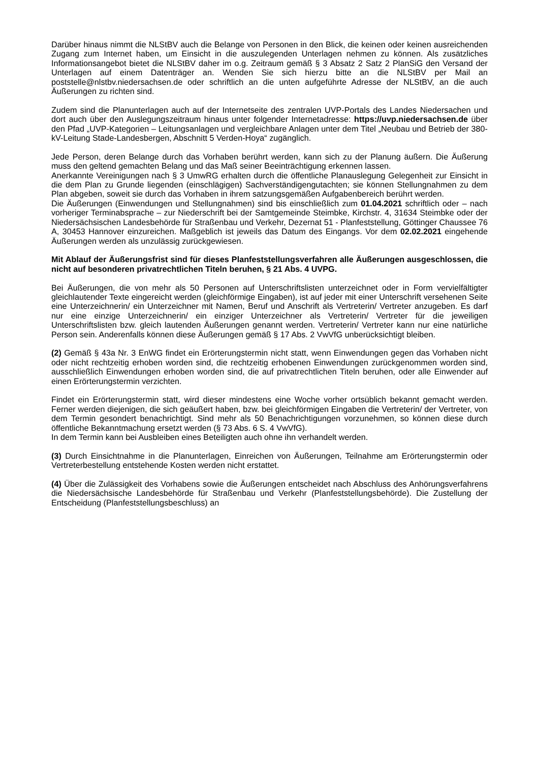Darüber hinaus nimmt die NLStBV auch die Belange von Personen in den Blick, die keinen oder keinen ausreichenden Zugang zum Internet haben, um Einsicht in die auszulegenden Unterlagen nehmen zu können. Als zusätzliches Informationsangebot bietet die NLStBV daher im o.g. Zeitraum gemäß § 3 Absatz 2 Satz 2 PlanSiG den Versand der Unterlagen auf einem Datenträger an. Wenden Sie sich hierzu bitte an die NLStBV per Mail an poststelle@nlstbv.niedersachsen.de oder schriftlich an die unten aufgeführte Adresse der NLStBV, an die auch Äußerungen zu richten sind.
Zudem sind die Planunterlagen auch auf der Internetseite des zentralen UVP-Portals des Landes Niedersachen und dort auch über den Auslegungszeitraum hinaus unter folgender Internetadresse: https://uvp.niedersachsen.de über den Pfad „UVP-Kategorien – Leitungsanlagen und vergleichbare Anlagen unter dem Titel „Neubau und Betrieb der 380-kV-Leitung Stade-Landesbergen, Abschnitt 5 Verden-Hoya“ zugänglich.
Jede Person, deren Belange durch das Vorhaben berührt werden, kann sich zu der Planung äußern. Die Äußerung muss den geltend gemachten Belang und das Maß seiner Beeinträchtigung erkennen lassen.
Anerkannte Vereinigungen nach § 3 UmwRG erhalten durch die öffentliche Planauslegung Gelegenheit zur Einsicht in die dem Plan zu Grunde liegenden (einschlägigen) Sachverständigengutachten; sie können Stellungnahmen zu dem Plan abgeben, soweit sie durch das Vorhaben in ihrem satzungsgemäßen Aufgabenbereich berührt werden.
Die Äußerungen (Einwendungen und Stellungnahmen) sind bis einschließlich zum 01.04.2021 schriftlich oder – nach vorheriger Terminabsprache – zur Niederschrift bei der Samtgemeinde Steimbke, Kirchstr. 4, 31634 Steimbke oder der Niedersächsischen Landesbehörde für Straßenbau und Verkehr, Dezernat 51 - Planfeststellung, Göttinger Chaussee 76 A, 30453 Hannover einzureichen. Maßgeblich ist jeweils das Datum des Eingangs. Vor dem 02.02.2021 eingehende Äußerungen werden als unzulässig zurückgewiesen.
Mit Ablauf der Äußerungsfrist sind für dieses Planfeststellungsverfahren alle Äußerungen ausgeschlossen, die nicht auf besonderen privatrechtlichen Titeln beruhen, § 21 Abs. 4 UVPG.
Bei Äußerungen, die von mehr als 50 Personen auf Unterschriftslisten unterzeichnet oder in Form vervielfältigter gleichlautender Texte eingereicht werden (gleichförmige Eingaben), ist auf jeder mit einer Unterschrift versehenen Seite eine Unterzeichnerin/ ein Unterzeichner mit Namen, Beruf und Anschrift als Vertreterin/ Vertreter anzugeben. Es darf nur eine einzige Unterzeichnerin/ ein einziger Unterzeichner als Vertreterin/ Vertreter für die jeweiligen Unterschriftslisten bzw. gleich lautenden Äußerungen genannt werden. Vertreterin/ Vertreter kann nur eine natürliche Person sein. Anderenfalls können diese Äußerungen gemäß § 17 Abs. 2 VwVfG unberücksichtigt bleiben.
(2) Gemäß § 43a Nr. 3 EnWG findet ein Erörterungstermin nicht statt, wenn Einwendungen gegen das Vorhaben nicht oder nicht rechtzeitig erhoben worden sind, die rechtzeitig erhobenen Einwendungen zurückgenommen worden sind, ausschließlich Einwendungen erhoben worden sind, die auf privatrechtlichen Titeln beruhen, oder alle Einwender auf einen Erörterungstermin verzichten.
Findet ein Erörterungstermin statt, wird dieser mindestens eine Woche vorher ortsüblich bekannt gemacht werden. Ferner werden diejenigen, die sich geäußert haben, bzw. bei gleichförmigen Eingaben die Vertreterin/ der Vertreter, von dem Termin gesondert benachrichtigt. Sind mehr als 50 Benachrichtigungen vorzunehmen, so können diese durch öffentliche Bekanntmachung ersetzt werden (§ 73 Abs. 6 S. 4 VwVfG).
In dem Termin kann bei Ausbleiben eines Beteiligten auch ohne ihn verhandelt werden.
(3) Durch Einsichtnahme in die Planunterlagen, Einreichen von Äußerungen, Teilnahme am Erörterungstermin oder Vertreterbestellung entstehende Kosten werden nicht erstattet.
(4) Über die Zulässigkeit des Vorhabens sowie die Äußerungen entscheidet nach Abschluss des Anhörungsverfahrens die Niedersächsische Landesbehörde für Straßenbau und Verkehr (Planfeststellungsbehörde). Die Zustellung der Entscheidung (Planfeststellungsbeschluss) an